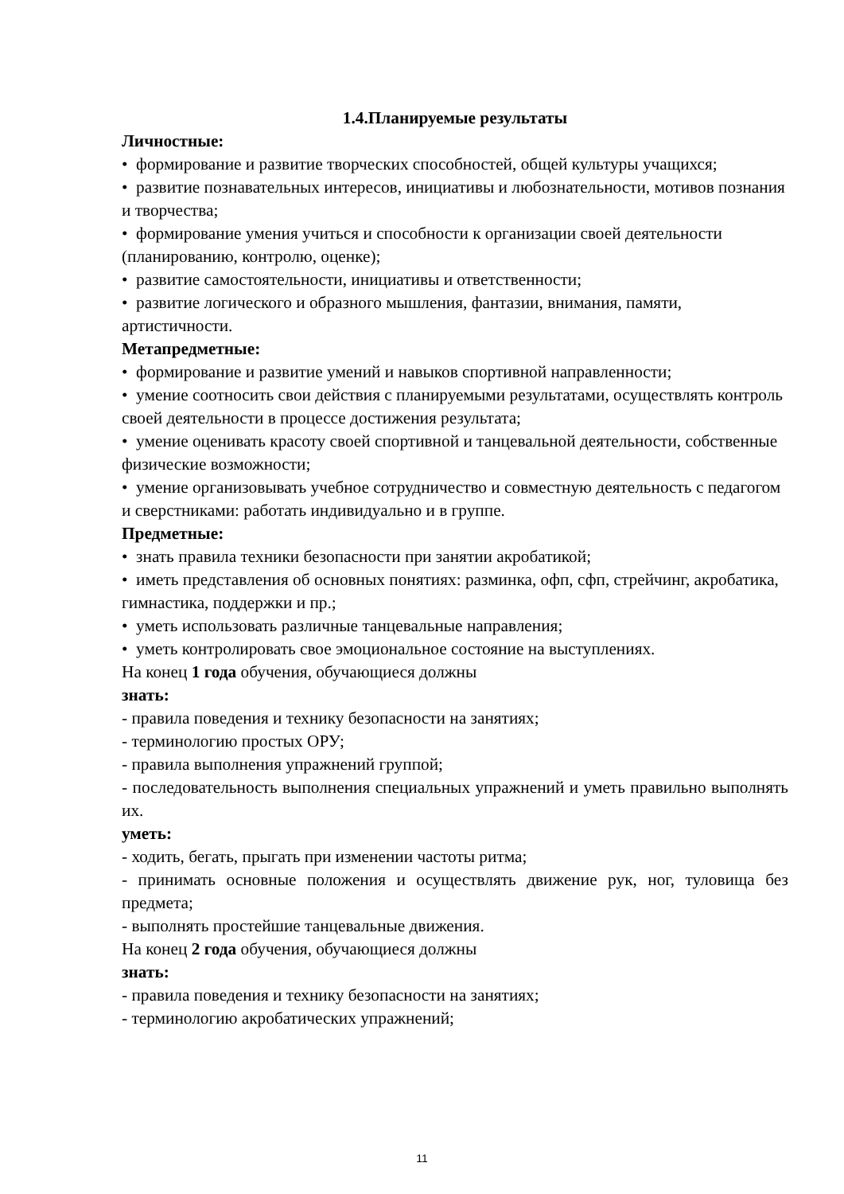1.4.Планируемые результаты
Личностные:
• формирование и развитие творческих способностей, общей культуры учащихся;
• развитие познавательных интересов, инициативы и любознательности, мотивов познания и творчества;
• формирование умения учиться и способности к организации своей деятельности (планированию, контролю, оценке);
• развитие самостоятельности, инициативы и ответственности;
• развитие логического и образного мышления, фантазии, внимания, памяти, артистичности.
Метапредметные:
• формирование и развитие умений и навыков спортивной направленности;
• умение соотносить свои действия с планируемыми результатами, осуществлять контроль своей деятельности в процессе достижения результата;
• умение оценивать красоту своей спортивной и танцевальной деятельности, собственные физические возможности;
• умение организовывать учебное сотрудничество и совместную деятельность с педагогом и сверстниками: работать индивидуально и в группе.
Предметные:
• знать правила техники безопасности при занятии акробатикой;
• иметь представления об основных понятиях: разминка, офп, сфп, стрейчинг, акробатика, гимнастика, поддержки и пр.;
• уметь использовать различные танцевальные направления;
• уметь контролировать свое эмоциональное состояние на выступлениях.
На конец 1 года обучения, обучающиеся должны
знать:
- правила поведения и технику безопасности на занятиях;
- терминологию простых ОРУ;
- правила выполнения упражнений группой;
- последовательность выполнения специальных упражнений и уметь правильно выполнять их.
уметь:
- ходить, бегать, прыгать при изменении частоты ритма;
- принимать основные положения и осуществлять движение рук, ног, туловища без предмета;
- выполнять простейшие танцевальные движения.
На конец 2 года обучения, обучающиеся должны
знать:
- правила поведения и технику безопасности на занятиях;
- терминологию акробатических упражнений;
11